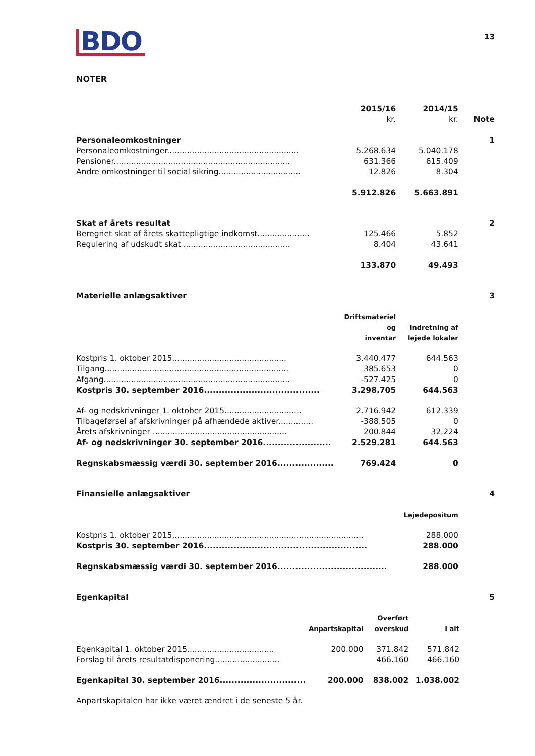BDO
13
NOTER
| | 2015/16 kr. | 2014/15 kr. | Note |
| --- | --- | --- | --- |
| Personaleomkostninger | | | 1 |
| Personaleomkostninger..................................................... | 5.268.634 | 5.040.178 | |
| Pensioner....................................................................... | 631.366 | 615.409 | |
| Andre omkostninger til social sikring................................. | 12.826 | 8.304 | |
| | 5.912.826 | 5.663.891 | |
| Skat af årets resultat | | | 2 |
| Beregnet skat af årets skattepligtige indkomst..................... | 125.466 | 5.852 | |
| Regulering af udskudt skat ........................................... | 8.404 | 43.641 | |
| | 133.870 | 49.493 | |
| Materielle anlægsaktiver | | | 3 |
| | Driftsmateriel og inventar | Indretning af lejede lokaler | |
| Kostpris 1. oktober 2015.............................................. | 3.440.477 | 644.563 | |
| Tilgang.......................................................................... | 385.653 | 0 | |
| Afgang........................................................................... | -527.425 | 0 | |
| Kostpris 30. september 2016....................................... | 3.298.705 | 644.563 | |
| Af- og nedskrivninger 1. oktober 2015............................... | 2.716.942 | 612.339 | |
| Tilbageførsel af afskrivninger på afhændede aktiver.............. | -388.505 | 0 | |
| Årets afskrivninger ...................................................... | 200.844 | 32.224 | |
| Af- og nedskrivninger 30. september 2016....................... | 2.529.281 | 644.563 | |
| Regnskabsmæssig værdi 30. september 2016................... | 769.424 | 0 | |
| Finansielle anlægsaktiver | | | 4 |
| | | Lejedepositum | |
| Kostpris 1. oktober 2015............................................................................. | | 288.000 | |
| Kostpris 30. september 2016....................................................... | | 288.000 | |
| Regnskabsmæssig værdi 30. september 2016..................................... | | 288.000 | |
| Egenkapital | | | 5 |
| | Anpartskapital | Overført overskud | I alt |
| --- | --- | --- | --- |
| Egenkapital 1. oktober 2015................................... | 200.000 | 371.842 | 571.842 |
| Forslag til årets resultatdisponering.......................... | | 466.160 | 466.160 |
| Egenkapital 30. september 2016............................. | 200.000 | 838.002 | 1.038.002 |
Anpartskapitalen har ikke været ændret i de seneste 5 år.